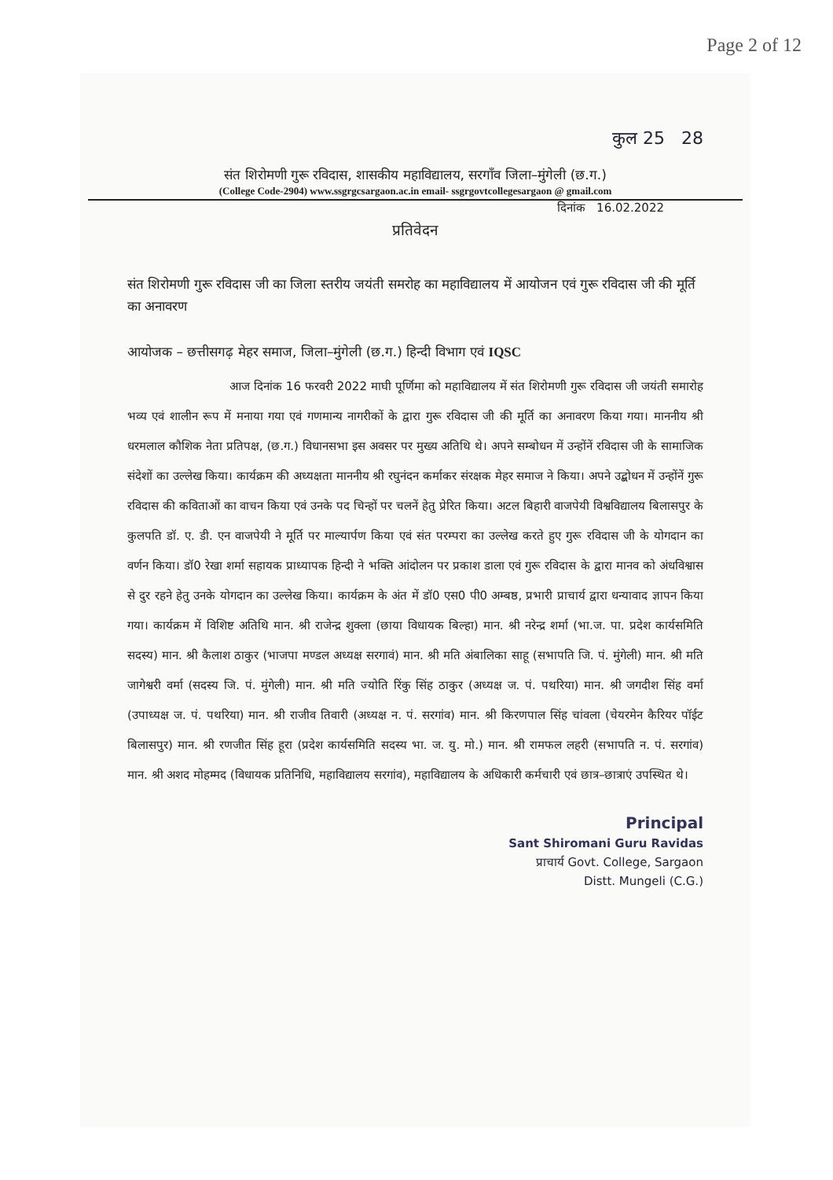Page 2 of 12
कुल 25 28
संत शिरोमणी गुरू रविदास, शासकीय महाविद्यालय, सरगाँव जिला–मुंगेली (छ.ग.)
(College Code-2904) www.ssgrgcsargaon.ac.in email- ssgrgovtcollegesargaon @ gmail.com
दिनांक 16.02.2022
प्रतिवेदन
संत शिरोमणी गुरू रविदास जी का जिला स्तरीय जयंती समरोह का महाविद्यालय में आयोजन एवं गुरू रविदास जी की मूर्ति का अनावरण
आयोजक – छत्तीसगढ़ मेहर समाज, जिला–मुंगेली (छ.ग.) हिन्दी विभाग एवं IQSC
आज दिनांक 16 फरवरी 2022 माघी पूर्णिमा को महाविद्यालय में संत शिरोमणी गुरू रविदास जी जयंती समारोह भव्य एवं शालीन रूप में मनाया गया एवं गणमान्य नागरीकों के द्वारा गुरू रविदास जी की मूर्ति का अनावरण किया गया। माननीय श्री धरमलाल कौशिक नेता प्रतिपक्ष, (छ.ग.) विधानसभा इस अवसर पर मुख्य अतिथि थे। अपने सम्बोधन में उन्होंनें रविदास जी के सामाजिक संदेशों का उल्लेख किया। कार्यक्रम की अध्यक्षता माननीय श्री रघुनंदन कर्माकर संरक्षक मेहर समाज ने किया। अपने उद्बोधन में उन्होंनें गुरू रविदास की कविताओं का वाचन किया एवं उनके पद चिन्हों पर चलनें हेतु प्रेरित किया। अटल बिहारी वाजपेयी विश्वविद्यालय बिलासपुर के कुलपति डॉ. ए. डी. एन वाजपेयी ने मूर्ति पर माल्यार्पण किया एवं संत परम्परा का उल्लेख करते हुए गुरू रविदास जी के योगदान का वर्णन किया। डॉ0 रेखा शर्मा सहायक प्राध्यापक हिन्दी ने भक्ति आंदोलन पर प्रकाश डाला एवं गुरू रविदास के द्वारा मानव को अंधविश्वास से दुर रहने हेतु उनके योगदान का उल्लेख किया। कार्यक्रम के अंत में डॉ0 एस0 पी0 अम्बष्ठ, प्रभारी प्राचार्य द्वारा धन्यावाद ज्ञापन किया गया। कार्यक्रम में विशिष्ट अतिथि मान. श्री राजेन्द्र शुक्ला (छाया विधायक बिल्हा) मान. श्री नरेन्द्र शर्मा (भा.ज. पा. प्रदेश कार्यसमिति सदस्य) मान. श्री कैलाश ठाकुर (भाजपा मण्डल अध्यक्ष सरगावं) मान. श्री मति अंबालिका साहू (सभापति जि. पं. मुंगेली) मान. श्री मति जागेश्वरी वर्मा (सदस्य जि. पं. मुंगेली) मान. श्री मति ज्योति रिंकु सिंह ठाकुर (अध्यक्ष ज. पं. पथरिया) मान. श्री जगदीश सिंह वर्मा (उपाध्यक्ष ज. पं. पथरिया) मान. श्री राजीव तिवारी (अध्यक्ष न. पं. सरगांव) मान. श्री किरणपाल सिंह चांवला (चेयरमेन कैरियर पॉईट बिलासपुर) मान. श्री रणजीत सिंह हूरा (प्रदेश कार्यसमिति सदस्य भा. ज. यु. मो.) मान. श्री रामफल लहरी (सभापति न. पं. सरगांव) मान. श्री अशद मोहम्मद (विधायक प्रतिनिधि, महाविद्यालय सरगांव), महाविद्यालय के अधिकारी कर्मचारी एवं छात्र–छात्राएं उपस्थित थे।
Principal
Sant Shiromani Guru Ravidas
प्राचार्य Govt. College, Sargaon
Distt. Mungeli (C.G.)